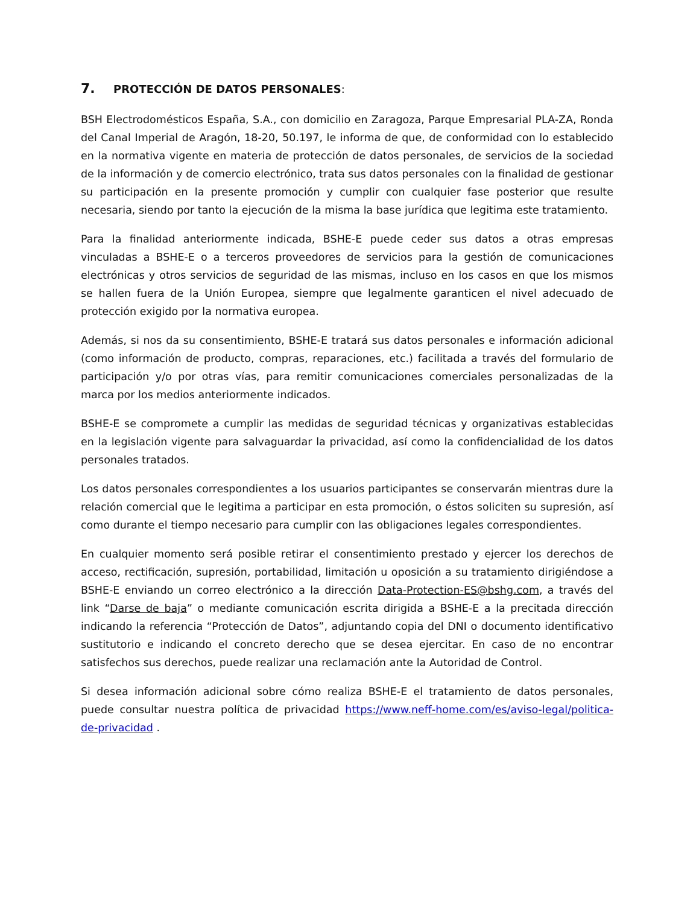7. PROTECCIÓN DE DATOS PERSONALES:
BSH Electrodomésticos España, S.A., con domicilio en Zaragoza, Parque Empresarial PLA-ZA, Ronda del Canal Imperial de Aragón, 18-20, 50.197, le informa de que, de conformidad con lo establecido en la normativa vigente en materia de protección de datos personales, de servicios de la sociedad de la información y de comercio electrónico, trata sus datos personales con la finalidad de gestionar su participación en la presente promoción y cumplir con cualquier fase posterior que resulte necesaria, siendo por tanto la ejecución de la misma la base jurídica que legitima este tratamiento.
Para la finalidad anteriormente indicada, BSHE-E puede ceder sus datos a otras empresas vinculadas a BSHE-E o a terceros proveedores de servicios para la gestión de comunicaciones electrónicas y otros servicios de seguridad de las mismas, incluso en los casos en que los mismos se hallen fuera de la Unión Europea, siempre que legalmente garanticen el nivel adecuado de protección exigido por la normativa europea.
Además, si nos da su consentimiento, BSHE-E tratará sus datos personales e información adicional (como información de producto, compras, reparaciones, etc.) facilitada a través del formulario de participación y/o por otras vías, para remitir comunicaciones comerciales personalizadas de la marca por los medios anteriormente indicados.
BSHE-E se compromete a cumplir las medidas de seguridad técnicas y organizativas establecidas en la legislación vigente para salvaguardar la privacidad, así como la confidencialidad de los datos personales tratados.
Los datos personales correspondientes a los usuarios participantes se conservarán mientras dure la relación comercial que le legitima a participar en esta promoción, o éstos soliciten su supresión, así como durante el tiempo necesario para cumplir con las obligaciones legales correspondientes.
En cualquier momento será posible retirar el consentimiento prestado y ejercer los derechos de acceso, rectificación, supresión, portabilidad, limitación u oposición a su tratamiento dirigiéndose a BSHE-E enviando un correo electrónico a la dirección Data-Protection-ES@bshg.com, a través del link “Darse de baja” o mediante comunicación escrita dirigida a BSHE-E a la precitada dirección indicando la referencia “Protección de Datos”, adjuntando copia del DNI o documento identificativo sustitutorio e indicando el concreto derecho que se desea ejercitar. En caso de no encontrar satisfechos sus derechos, puede realizar una reclamación ante la Autoridad de Control.
Si desea información adicional sobre cómo realiza BSHE-E el tratamiento de datos personales, puede consultar nuestra política de privacidad https://www.neff-home.com/es/aviso-legal/politica-de-privacidad .